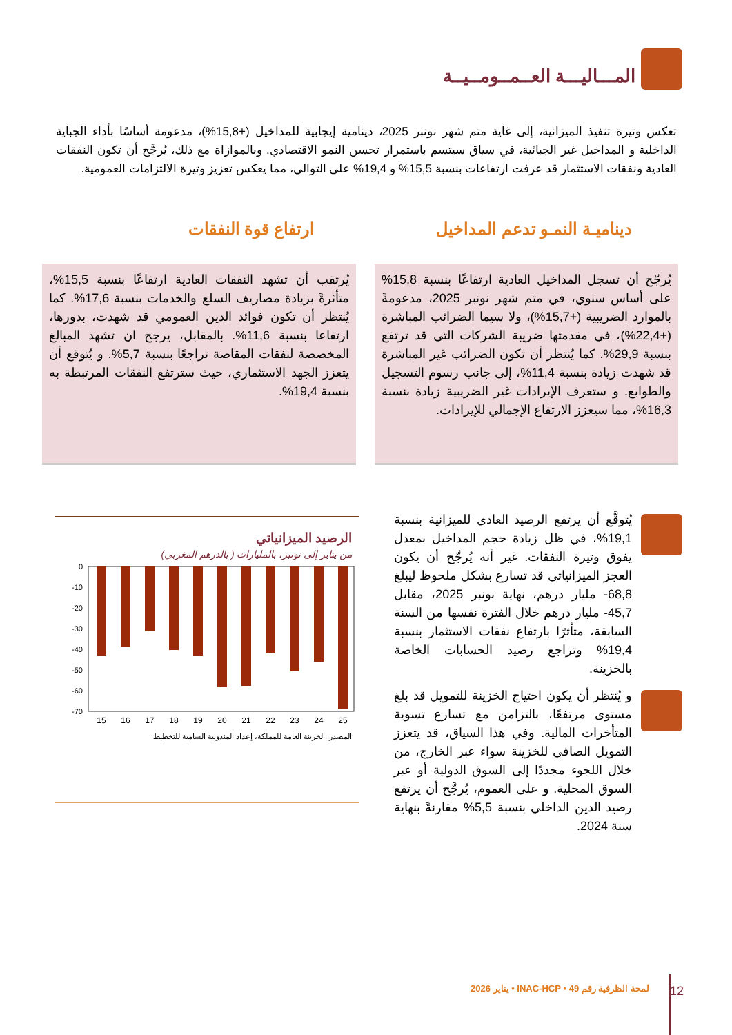المـــاليـــة العــمــومــيــة
تعكس وتيرة تنفيذ الميزانية، إلى غاية متم شهر نونبر 2025، دينامية إيجابية للمداخيل (+15,8%)، مدعومة أساسًا بأداء الجباية الداخلية و المداخيل غير الجبائية، في سياق سيتسم باستمرار تحسن النمو الاقتصادي. وبالموازاة مع ذلك، يُرجَّح أن تكون النفقات العادية ونفقات الاستثمار قد عرفت ارتفاعات بنسبة 15,5% و 19,4% على التوالي، مما يعكس تعزيز وتيرة الالتزامات العمومية.
ديناميـة النمـو تدعم المداخيل ارتفاع قوة النفقات
يُرجّح أن تسجل المداخيل العادية ارتفاعًا بنسبة 15,8% على أساس سنوي، في متم شهر نونبر 2025، مدعومةً بالموارد الضريبية (+15,7%)، ولا سيما الضرائب المباشرة (+22,4%)، في مقدمتها ضريبة الشركات التي قد ترتفع بنسبة 29,9%. كما يُنتظر أن تكون الضرائب غير المباشرة قد شهدت زيادة بنسبة 11,4%، إلى جانب رسوم التسجيل والطوابع. و ستعرف الإيرادات غير الضريبية زيادة بنسبة 16,3%، مما سيعزز الارتفاع الإجمالي للإيرادات.
يُرتقب أن تشهد النفقات العادية ارتفاعًا بنسبة 15,5%، متأثرةً بزيادة مصاريف السلع والخدمات بنسبة 17,6%. كما يُنتظر أن تكون فوائد الدين العمومي قد شهدت، بدورها، ارتفاعا بنسبة 11,6%. بالمقابل، يرجح ان تشهد المبالغ المخصصة لنفقات المقاصة تراجعًا بنسبة 5,7%. و يُتوقع أن يتعزز الجهد الاستثماري، حيث سترتفع النفقات المرتبطة به بنسبة 19,4%.
يُتوقَّع أن يرتفع الرصيد العادي للميزانية بنسبة 19,1%، في ظل زيادة حجم المداخيل بمعدل يفوق وتيرة النفقات. غير أنه يُرجَّح أن يكون العجز الميزانياتي قد تسارع بشكل ملحوظ ليبلغ 68,8- مليار درهم، نهاية نونبر 2025، مقابل 45,7- مليار درهم خلال الفترة نفسها من السنة السابقة، متأثرًا بارتفاع نفقات الاستثمار بنسبة 19,4% وتراجع رصيد الحسابات الخاصة بالخزينة.
و يُنتظر أن يكون احتياج الخزينة للتمويل قد بلغ مستوى مرتفعًا، بالتزامن مع تسارع تسوية المتأخرات المالية. وفي هذا السياق، قد يتعزز التمويل الصافي للخزينة سواء عبر الخارج، من خلال اللجوء مجددًا إلى السوق الدولية أو عبر السوق المحلية. و على العموم، يُرجَّح أن يرتفع رصيد الدين الداخلي بنسبة 5,5% مقارنةً بنهاية سنة 2024.
الرصيد الميزانياتي
من يناير إلى نونبر، بالمليارات ( بالدرهم المغربي)
0
-10
-20
-30
-40
-50
-60
-70
15
16
17
18
19
20
21
22
23
24
25
المصدر: الخزينة العامة للمملكة، إعداد المندوبية السامية للتخطيط
لمحة الظرفية رقم 49 • INAC-HCP • يناير 2026
12